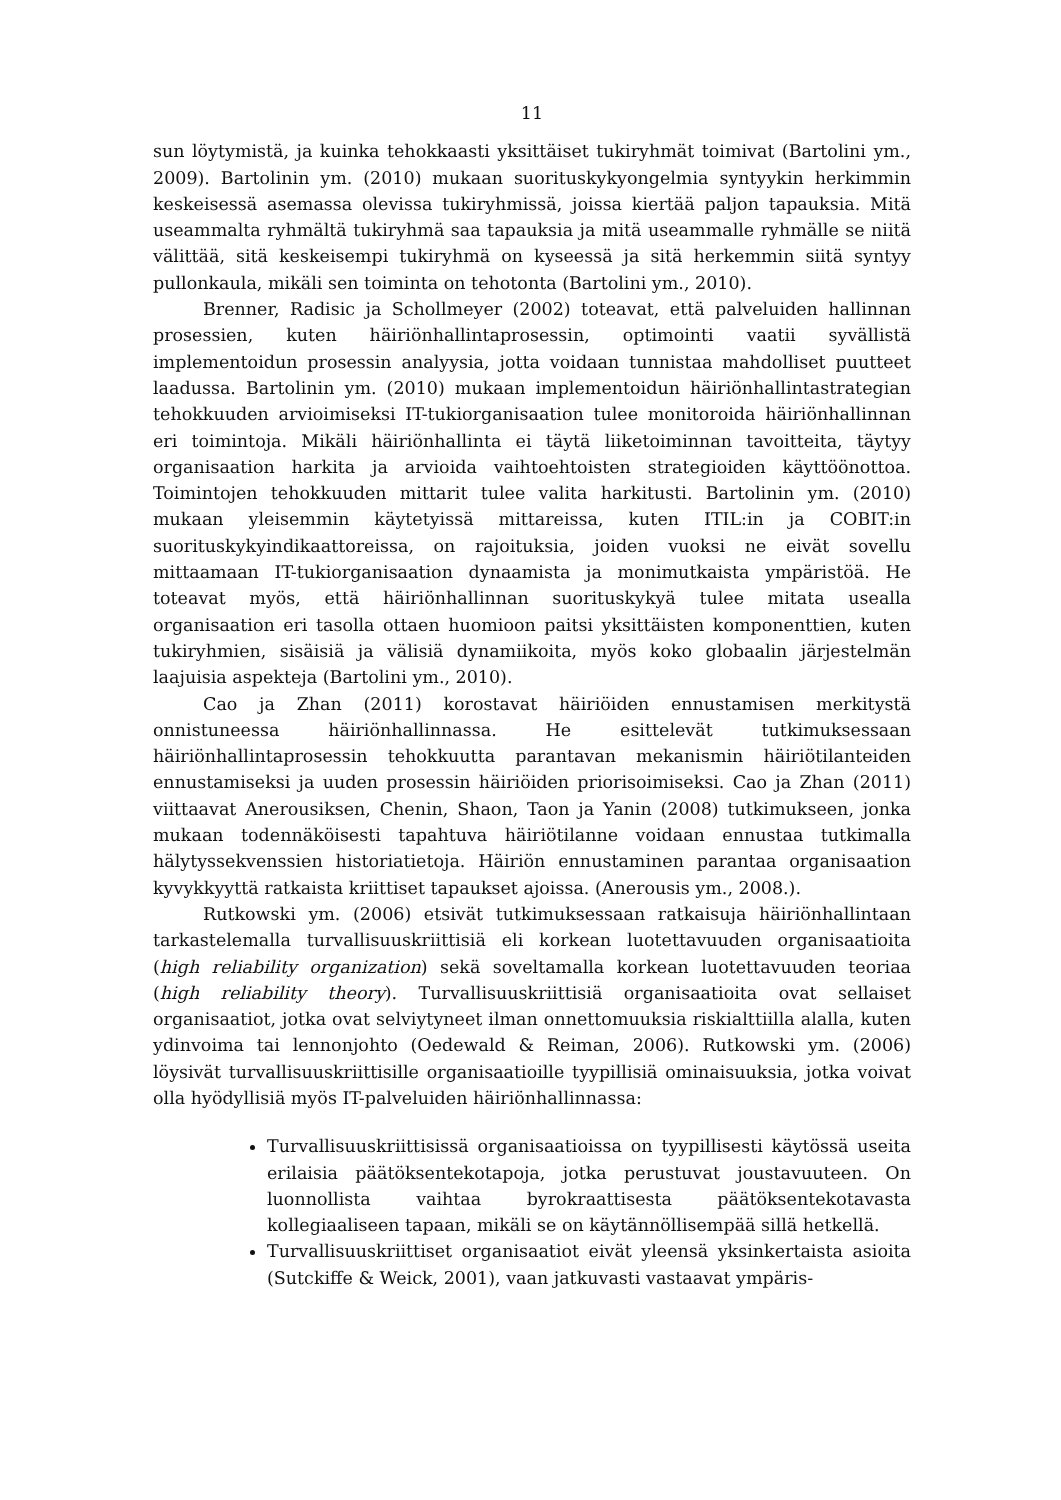11
sun löytymistä, ja kuinka tehokkaasti yksittäiset tukiryhmät toimivat (Bartolini ym., 2009). Bartolinin ym. (2010) mukaan suorituskykyongelmia syntyykin herkimmin keskeisessä asemassa olevissa tukiryhmissä, joissa kiertää paljon tapauksia. Mitä useammalta ryhmältä tukiryhmä saa tapauksia ja mitä useammalle ryhmälle se niitä välittää, sitä keskeisempi tukiryhmä on kyseessä ja sitä herkemmin siitä syntyy pullonkaula, mikäli sen toiminta on tehotonta (Bartolini ym., 2010).
Brenner, Radisic ja Schollmeyer (2002) toteavat, että palveluiden hallinnan prosessien, kuten häiriönhallintaprosessin, optimointi vaatii syvällistä implementoidun prosessin analyysia, jotta voidaan tunnistaa mahdolliset puutteet laadussa. Bartolinin ym. (2010) mukaan implementoidun häiriönhallintastrategian tehokkuuden arvioimiseksi IT-tukiorganisaation tulee monitoroida häiriönhallinnan eri toimintoja. Mikäli häiriönhallinta ei täytä liiketoiminnan tavoitteita, täytyy organisaation harkita ja arvioida vaihtoehtoisten strategioiden käyttöönottoa. Toimintojen tehokkuuden mittarit tulee valita harkitusti. Bartolinin ym. (2010) mukaan yleisemmin käytetyissä mittareissa, kuten ITIL:in ja COBIT:in suorituskykyindikaattoreissa, on rajoituksia, joiden vuoksi ne eivät sovellu mittaamaan IT-tukiorganisaation dynaamista ja monimutkaista ympäristöä. He toteavat myös, että häiriönhallinnan suorituskykyä tulee mitata usealla organisaation eri tasolla ottaen huomioon paitsi yksittäisten komponenttien, kuten tukiryhmien, sisäisiä ja välisiä dynamiikoita, myös koko globaalin järjestelmän laajuisia aspekteja (Bartolini ym., 2010).
Cao ja Zhan (2011) korostavat häiriöiden ennustamisen merkitystä onnistuneessa häiriönhallinnassa. He esittelevät tutkimuksessaan häiriönhallintaprosessin tehokkuutta parantavan mekanismin häiriötilanteiden ennustamiseksi ja uuden prosessin häiriöiden priorisoimiseksi. Cao ja Zhan (2011) viittaavat Anerousiksen, Chenin, Shaon, Taon ja Yanin (2008) tutkimukseen, jonka mukaan todennäköisesti tapahtuva häiriötilanne voidaan ennustaa tutkimalla hälytyssekvenssien historiatietoja. Häiriön ennustaminen parantaa organisaation kyvykkyyttä ratkaista kriittiset tapaukset ajoissa. (Anerousis ym., 2008.).
Rutkowski ym. (2006) etsivät tutkimuksessaan ratkaisuja häiriönhallintaan tarkastelemalla turvallisuuskriittisiä eli korkean luotettavuuden organisaatioita (high reliability organization) sekä soveltamalla korkean luotettavuuden teoriaa (high reliability theory). Turvallisuuskriittisiä organisaatioita ovat sellaiset organisaatiot, jotka ovat selviytyneet ilman onnettomuuksia riskialttiilla alalla, kuten ydinvoima tai lennonjohto (Oedewald & Reiman, 2006). Rutkowski ym. (2006) löysivät turvallisuuskriittisille organisaatioille tyypillisiä ominaisuuksia, jotka voivat olla hyödyllisiä myös IT-palveluiden häiriönhallinnassa:
Turvallisuuskriittisissä organisaatioissa on tyypillisesti käytössä useita erilaisia päätöksentekotapoja, jotka perustuvat joustavuuteen. On luonnollista vaihtaa byrokraattisesta päätöksentekotavasta kollegiaaliseen tapaan, mikäli se on käytännöllisempää sillä hetkellä.
Turvallisuuskriittiset organisaatiot eivät yleensä yksinkertaista asioita (Sutckiffe & Weick, 2001), vaan jatkuvasti vastaavat ympäris-